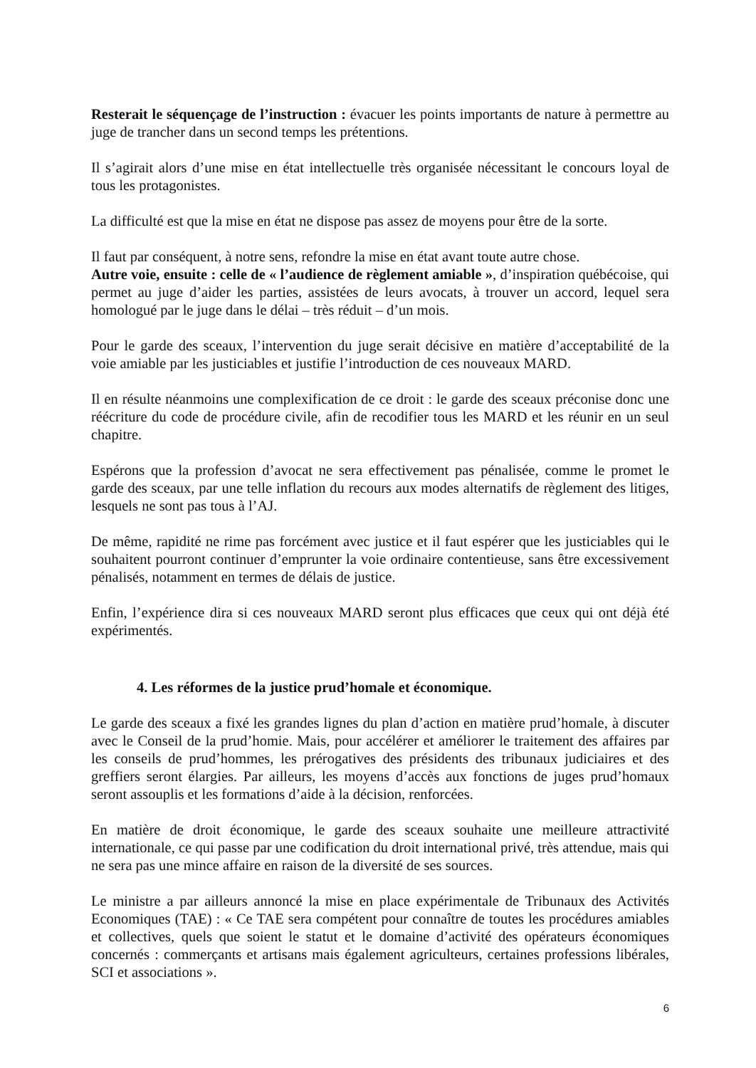Resterait le séquençage de l’instruction : évacuer les points importants de nature à permettre au juge de trancher dans un second temps les prétentions.
Il s’agirait alors d’une mise en état intellectuelle très organisée nécessitant le concours loyal de tous les protagonistes.
La difficulté est que la mise en état ne dispose pas assez de moyens pour être de la sorte.
Il faut par conséquent, à notre sens, refondre la mise en état avant toute autre chose.
Autre voie, ensuite : celle de « l’audience de règlement amiable », d’inspiration québécoise, qui permet au juge d’aider les parties, assistées de leurs avocats, à trouver un accord, lequel sera homologué par le juge dans le délai – très réduit – d’un mois.
Pour le garde des sceaux, l’intervention du juge serait décisive en matière d’acceptabilité de la voie amiable par les justiciables et justifie l’introduction de ces nouveaux MARD.
Il en résulte néanmoins une complexification de ce droit : le garde des sceaux préconise donc une réécriture du code de procédure civile, afin de recodifier tous les MARD et les réunir en un seul chapitre.
Espérons que la profession d’avocat ne sera effectivement pas pénalisée, comme le promet le garde des sceaux, par une telle inflation du recours aux modes alternatifs de règlement des litiges, lesquels ne sont pas tous à l’AJ.
De même, rapidité ne rime pas forcément avec justice et il faut espérer que les justiciables qui le souhaitent pourront continuer d’emprunter la voie ordinaire contentieuse, sans être excessivement pénalisés, notamment en termes de délais de justice.
Enfin, l’expérience dira si ces nouveaux MARD seront plus efficaces que ceux qui ont déjà été expérimentés.
4. Les réformes de la justice prud’homale et économique.
Le garde des sceaux a fixé les grandes lignes du plan d’action en matière prud’homale, à discuter avec le Conseil de la prud’homie. Mais, pour accélérer et améliorer le traitement des affaires par les conseils de prud’hommes, les prérogatives des présidents des tribunaux judiciaires et des greffiers seront élargies. Par ailleurs, les moyens d’accès aux fonctions de juges prud’homaux seront assouplis et les formations d’aide à la décision, renforcées.
En matière de droit économique, le garde des sceaux souhaite une meilleure attractivité internationale, ce qui passe par une codification du droit international privé, très attendue, mais qui ne sera pas une mince affaire en raison de la diversité de ses sources.
Le ministre a par ailleurs annoncé la mise en place expérimentale de Tribunaux des Activités Economiques (TAE) : « Ce TAE sera compétent pour connaître de toutes les procédures amiables et collectives, quels que soient le statut et le domaine d’activité des opérateurs économiques concernés : commerçants et artisans mais également agriculteurs, certaines professions libérales, SCI et associations ».
6